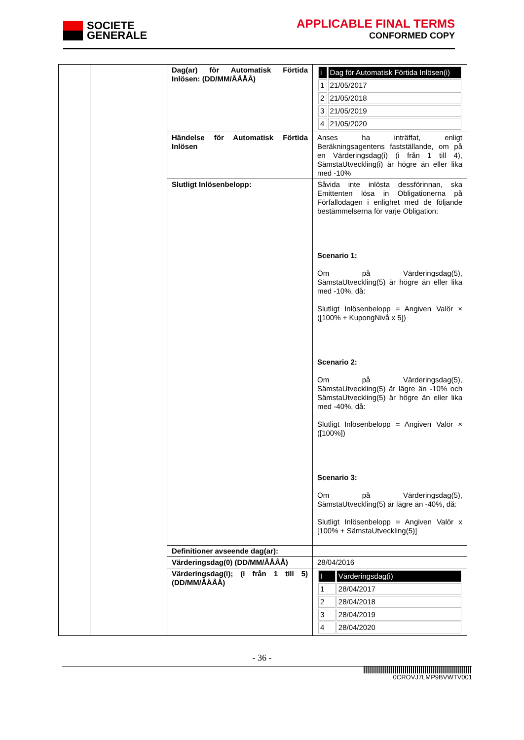SOCIETE
GENERALE
APPLICABLE FINAL TERMS
CONFORMED COPY
| | | Dag(ar) för Automatisk Förtida Inlösen: (DD/MM/ÅÅÅÅ) | / i / Dag för Automatisk Förtida Inlösen(i) / / 1 / 21/05/2017 / / 2 / 21/05/2018 / / 3 / 21/05/2019 / / 4 / 21/05/2020 / |
| | | Händelse för Automatisk Förtida Inlösen | Anses ha inträffat, enligt Beräkningsagentens fastställande, om på en Värderingsdag(i) (i från 1 till 4), SämstaUtveckling(i) är högre än eller lika med -10% |
| | | Slutligt Inlösenbelopp: | Såvida inte inlösta dessförinnan, ska Emittenten lösa in Obligationerna på Förfallodagen i enlighet med de följande bestämmelserna för varje Obligation: Scenario 1: Om på Värderingsdag(5), SämstaUtveckling(5) är högre än eller lika med -10%, då: Slutligt Inlösenbelopp = Angiven Valör × ([100% + KupongNivå x 5]) Scenario 2: Om på Värderingsdag(5), SämstaUtveckling(5) är lägre än -10% och SämstaUtveckling(5) är högre än eller lika med -40%, då: Slutligt Inlösenbelopp = Angiven Valör × ([100%]) Scenario 3: Om på Värderingsdag(5), SämstaUtveckling(5) är lägre än -40%, då: Slutligt Inlösenbelopp = Angiven Valör x [100% + SämstaUtveckling(5)] |
| | | Definitioner avseende dag(ar): | |
| | | Värderingsdag(0) (DD/MM/ÅÅÅÅ) | 28/04/2016 |
| | | Värderingsdag(i); (i från 1 till 5) (DD/MM/ÅÅÅÅ) | / I / Värderingsdag(i) / / 1 / 28/04/2017 / / 2 / 28/04/2018 / / 3 / 28/04/2019 / / 4 / 28/04/2020 / |
- 36 -
0CROVJ7LMP9BVWTV001